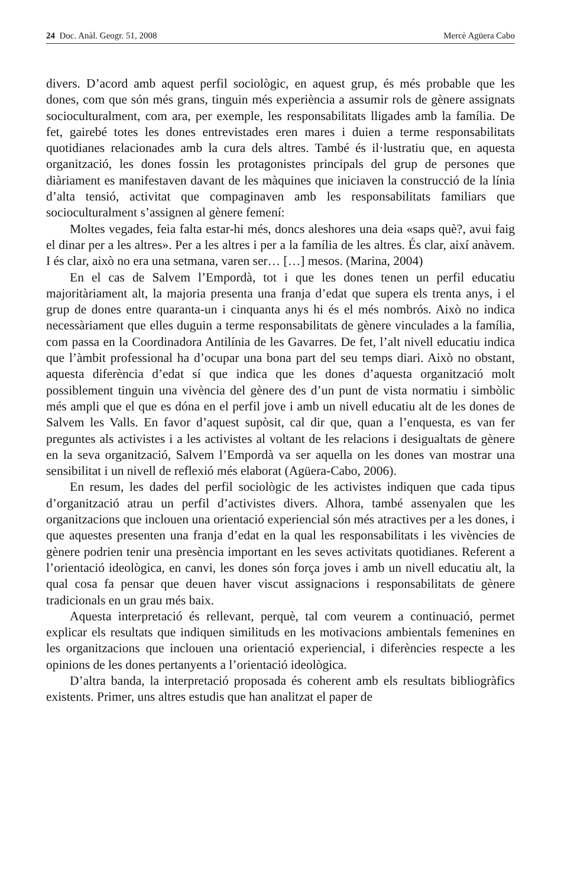24 Doc. Anàl. Geogr. 51, 2008 Mercè Agüera Cabo
divers. D’acord amb aquest perfil sociològic, en aquest grup, és més probable que les dones, com que són més grans, tinguin més experiència a assumir rols de gènere assignats socioculturalment, com ara, per exemple, les responsabilitats lligades amb la família. De fet, gairebé totes les dones entrevistades eren mares i duien a terme responsabilitats quotidianes relacionades amb la cura dels altres. També és il·lustratiu que, en aquesta organització, les dones fossin les protagonistes principals del grup de persones que diàriament es manifestaven davant de les màquines que iniciaven la construcció de la línia d’alta tensió, activitat que compaginaven amb les responsabilitats familiars que socioculturalment s’assignen al gènere femení:
Moltes vegades, feia falta estar-hi més, doncs aleshores una deia «saps què?, avui faig el dinar per a les altres». Per a les altres i per a la família de les altres. És clar, així anàvem. I és clar, això no era una setmana, varen ser… […] mesos. (Marina, 2004)
En el cas de Salvem l’Empordà, tot i que les dones tenen un perfil educatiu majoritàriament alt, la majoria presenta una franja d’edat que supera els trenta anys, i el grup de dones entre quaranta-un i cinquanta anys hi és el més nombrós. Això no indica necessàriament que elles duguin a terme responsabilitats de gènere vinculades a la família, com passa en la Coordinadora Antilínia de les Gavarres. De fet, l’alt nivell educatiu indica que l’àmbit professional ha d’ocupar una bona part del seu temps diari. Això no obstant, aquesta diferència d’edat sí que indica que les dones d’aquesta organització molt possiblement tinguin una vivència del gènere des d’un punt de vista normatiu i simbòlic més ampli que el que es dóna en el perfil jove i amb un nivell educatiu alt de les dones de Salvem les Valls. En favor d’aquest supòsit, cal dir que, quan a l’enquesta, es van fer preguntes als activistes i a les activistes al voltant de les relacions i desigualtats de gènere en la seva organització, Salvem l’Empordà va ser aquella on les dones van mostrar una sensibilitat i un nivell de reflexió més elaborat (Agüera-Cabo, 2006).
En resum, les dades del perfil sociològic de les activistes indiquen que cada tipus d’organització atrau un perfil d’activistes divers. Alhora, també assenyalen que les organitzacions que inclouen una orientació experiencial són més atractives per a les dones, i que aquestes presenten una franja d’edat en la qual les responsabilitats i les vivències de gènere podrien tenir una presència important en les seves activitats quotidianes. Referent a l’orientació ideològica, en canvi, les dones són força joves i amb un nivell educatiu alt, la qual cosa fa pensar que deuen haver viscut assignacions i responsabilitats de gènere tradicionals en un grau més baix.
Aquesta interpretació és rellevant, perquè, tal com veurem a continuació, permet explicar els resultats que indiquen similituds en les motivacions ambientals femenines en les organitzacions que inclouen una orientació experiencial, i diferències respecte a les opinions de les dones pertanyents a l’orientació ideològica.
D’altra banda, la interpretació proposada és coherent amb els resultats bibliogràfics existents. Primer, uns altres estudis que han analitzat el paper de